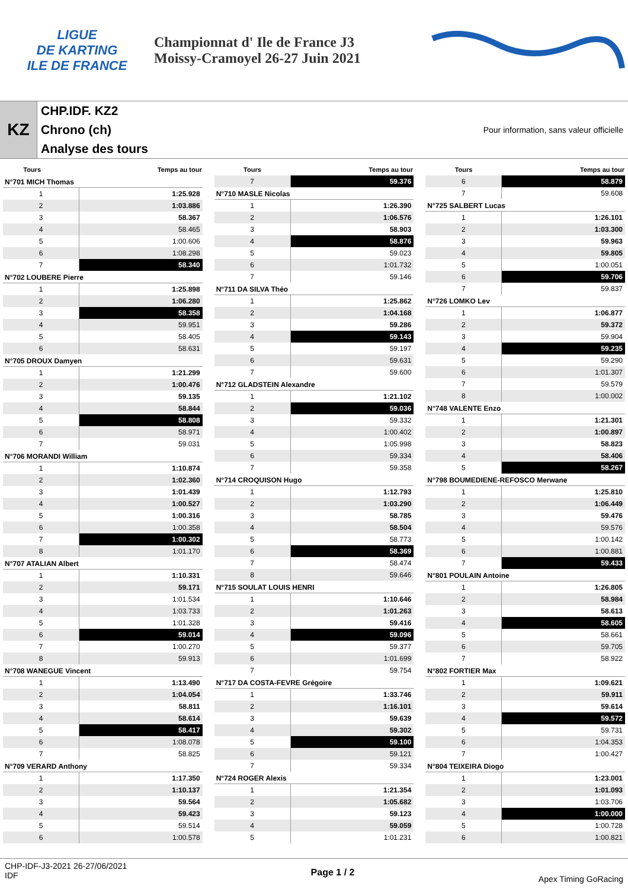LIGUE
DE KARTING
ILE DE FRANCE
Championnat d' Ile de France J3
Moissy-Cramoyel 26-27 Juin 2021
KZ
CHP.IDF. KZ2
Chrono (ch)
Analyse des tours
Pour information, sans valeur officielle
| Tours | Temps au tour |
| --- | --- |
N°701 MICH Thomas
| 1 | 1:25.928 |
| 2 | 1:03.886 |
| 3 | 58.367 |
| 4 | 58.465 |
| 5 | 1:00.606 |
| 6 | 1:08.298 |
| 7 | 58.340 |
N°702 LOUBERE Pierre
| 1 | 1:25.898 |
| 2 | 1:06.280 |
| 3 | 58.358 |
| 4 | 59.951 |
| 5 | 58.405 |
| 6 | 58.631 |
N°705 DROUX Damyen
| 1 | 1:21.299 |
| 2 | 1:00.476 |
| 3 | 59.135 |
| 4 | 58.844 |
| 5 | 58.808 |
| 6 | 58.971 |
| 7 | 59.031 |
N°706 MORANDI William
| 1 | 1:10.874 |
| 2 | 1:02.360 |
| 3 | 1:01.439 |
| 4 | 1:00.527 |
| 5 | 1:00.316 |
| 6 | 1:00.358 |
| 7 | 1:00.302 |
| 8 | 1:01.170 |
N°707 ATALIAN Albert
| 1 | 1:10.331 |
| 2 | 59.171 |
| 3 | 1:01.534 |
| 4 | 1:03.733 |
| 5 | 1:01.328 |
| 6 | 59.014 |
| 7 | 1:00.270 |
| 8 | 59.913 |
N°708 WANEGUE Vincent
| 1 | 1:13.490 |
| 2 | 1:04.054 |
| 3 | 58.811 |
| 4 | 58.614 |
| 5 | 58.417 |
| 6 | 1:08.078 |
| 7 | 58.825 |
N°709 VERARD Anthony
| 1 | 1:17.350 |
| 2 | 1:10.137 |
| 3 | 59.564 |
| 4 | 59.423 |
| 5 | 59.514 |
| 6 | 1:00.578 |
| Tours | Temps au tour |
| --- | --- |
| 7 | 59.376 |
N°710 MASLE Nicolas
| 1 | 1:26.390 |
| 2 | 1:06.576 |
| 3 | 58.903 |
| 4 | 58.876 |
| 5 | 59.023 |
| 6 | 1:01.732 |
| 7 | 59.146 |
N°711 DA SILVA Théo
| 1 | 1:25.862 |
| 2 | 1:04.168 |
| 3 | 59.286 |
| 4 | 59.143 |
| 5 | 59.197 |
| 6 | 59.631 |
| 7 | 59.600 |
N°712 GLADSTEIN Alexandre
| 1 | 1:21.102 |
| 2 | 59.036 |
| 3 | 59.332 |
| 4 | 1:00.402 |
| 5 | 1:05.998 |
| 6 | 59.334 |
| 7 | 59.358 |
N°714 CROQUISON Hugo
| 1 | 1:12.793 |
| 2 | 1:03.290 |
| 3 | 58.785 |
| 4 | 58.504 |
| 5 | 58.773 |
| 6 | 58.369 |
| 7 | 58.474 |
| 8 | 59.646 |
N°715 SOULAT LOUIS HENRI
| 1 | 1:10.646 |
| 2 | 1:01.263 |
| 3 | 59.416 |
| 4 | 59.096 |
| 5 | 59.377 |
| 6 | 1:01.699 |
| 7 | 59.754 |
N°717 DA COSTA-FEVRE Grégoire
| 1 | 1:33.746 |
| 2 | 1:16.101 |
| 3 | 59.639 |
| 4 | 59.302 |
| 5 | 59.100 |
| 6 | 59.121 |
| 7 | 59.334 |
N°724 ROGER Alexis
| 1 | 1:21.354 |
| 2 | 1:05.682 |
| 3 | 59.123 |
| 4 | 59.059 |
| 5 | 1:01.231 |
| Tours | Temps au tour |
| --- | --- |
| 6 | 58.879 |
| 7 | 59.608 |
N°725 SALBERT Lucas
| 1 | 1:26.101 |
| 2 | 1:03.300 |
| 3 | 59.963 |
| 4 | 59.805 |
| 5 | 1:00.051 |
| 6 | 59.706 |
| 7 | 59.837 |
N°726 LOMKO Lev
| 1 | 1:06.877 |
| 2 | 59.372 |
| 3 | 59.904 |
| 4 | 59.235 |
| 5 | 59.290 |
| 6 | 1:01.307 |
| 7 | 59.579 |
| 8 | 1:00.002 |
N°748 VALENTE Enzo
| 1 | 1:21.301 |
| 2 | 1:00.897 |
| 3 | 58.823 |
| 4 | 58.406 |
| 5 | 58.267 |
N°798 BOUMEDIENE-REFOSCO Merwane
| 1 | 1:25.810 |
| 2 | 1:06.449 |
| 3 | 59.476 |
| 4 | 59.576 |
| 5 | 1:00.142 |
| 6 | 1:00.881 |
| 7 | 59.433 |
N°801 POULAIN Antoine
| 1 | 1:26.805 |
| 2 | 58.984 |
| 3 | 58.613 |
| 4 | 58.605 |
| 5 | 58.661 |
| 6 | 59.705 |
| 7 | 58.922 |
N°802 FORTIER Max
| 1 | 1:09.621 |
| 2 | 59.911 |
| 3 | 59.614 |
| 4 | 59.572 |
| 5 | 59.731 |
| 6 | 1:04.353 |
| 7 | 1:00.427 |
N°804 TEIXEIRA Diogo
| 1 | 1:23.001 |
| 2 | 1:01.093 |
| 3 | 1:03.706 |
| 4 | 1:00.000 |
| 5 | 1:00.728 |
| 6 | 1:00.821 |
CHP-IDF-J3-2021 26-27/06/2021
IDF
Page 1 / 2
Apex Timing GoRacing